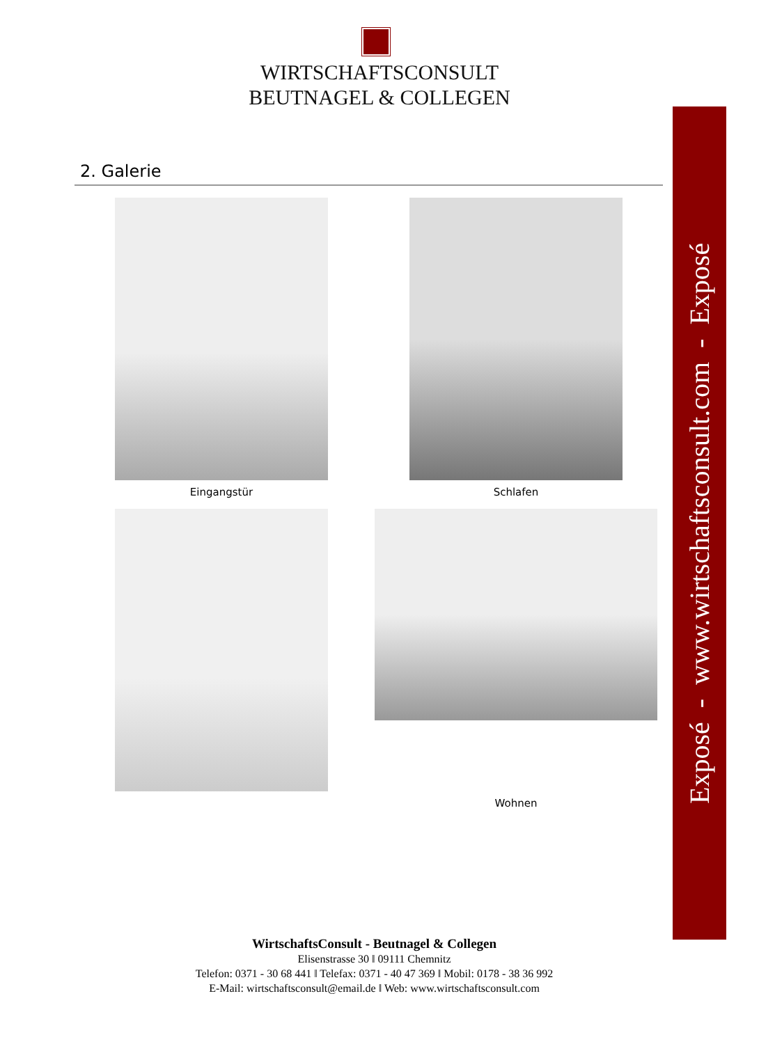WIRTSCHAFTSCONSULT
BEUTNAGEL & COLLEGEN
2. Galerie
Eingangstür Schlafen
Wohnen
Exposé - www.wirtschaftsconsult.com - Exposé
WirtschaftsConsult - Beutnagel & Collegen
Elisenstrasse 30 ‖ 09111 Chemnitz
Telefon: 0371 - 30 68 441 ‖ Telefax: 0371 - 40 47 369 ‖ Mobil: 0178 - 38 36 992
E-Mail: wirtschaftsconsult@email.de ‖ Web: www.wirtschaftsconsult.com